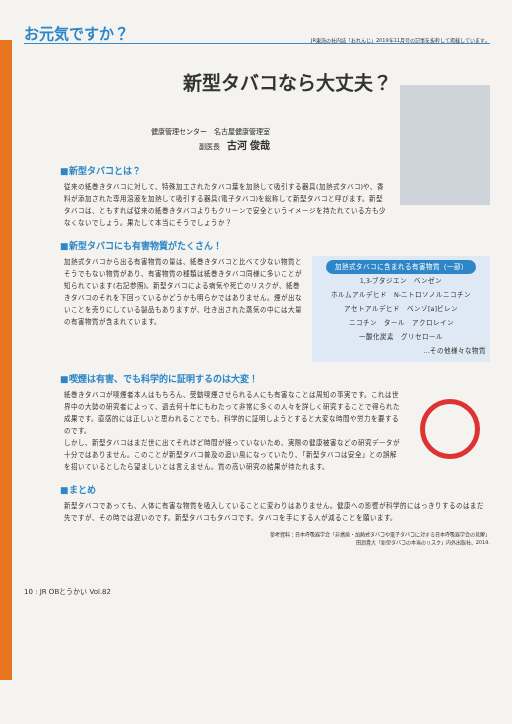お元気ですか？ JR東海の社内誌「おれんじ」2019年11月号の記事を抜粋して掲載しています。
新型タバコなら大丈夫？
健康管理センター　名古屋健康管理室
副医長　古河 俊哉
■新型タバコとは？
従来の紙巻きタバコに対して、特殊加工されたタバコ葉を加熱して吸引する器具(加熱式タバコ)や、香料が添加された専用溶液を加熱して吸引する器具(電子タバコ)を総称して新型タバコと呼びます。新型タバコは、ともすれば従来の紙巻きタバコよりもクリーンで安全というイメージを持たれている方も少なくないでしょう。果たして本当にそうでしょうか？
■新型タバコにも有害物質がたくさん！
加熱式タバコから出る有害物質の量は、紙巻きタバコと比べて少ない物質とそうでもない物質があり、有害物質の種類は紙巻きタバコ同様に多いことが知られています(右記参照)。新型タバコによる病気や死亡のリスクが、紙巻きタバコのそれを下回っているかどうかも明らかではありません。煙が出ないことを売りにしている製品もありますが、吐き出された蒸気の中には大量の有害物質が含まれています。
加熱式タバコに含まれる有害物質（一部）
1,3-ブタジエン　ベンゼン
ホルムアルデヒド　N-ニトロソノルニコチン
アセトアルデヒド　ベンゾ[a]ピレン
ニコチン　タール　アクロレイン
一酸化炭素　グリセロール
…その他様々な物質
■喫煙は有害、でも科学的に証明するのは大変！
紙巻きタバコが喫煙者本人はもちろん、受動喫煙させられる人にも有害なことは周知の事実です。これは世界中の大勢の研究者によって、過去何十年にもわたって非常に多くの人々を詳しく研究することで得られた成果です。直感的には正しいと思われることでも、科学的に証明しようとすると大変な時間や労力を要するのです。
しかし、新型タバコはまだ世に出てそれほど時間が経っていないため、実際の健康被害などの研究データが十分ではありません。このことが新型タバコ普及の追い風になっていたり、「新型タバコは安全」との誤解を招いているとしたら望ましいとは言えません。質の高い研究の結果が待たれます。
■まとめ
新型タバコであっても、人体に有害な物質を吸入していることに変わりはありません。健康への影響が科学的にはっきりするのはまだ先ですが、その時では遅いのです。新型タバコもタバコです。タバコを手にする人が減ることを願います。
参考資料：日本呼吸器学会「非燃焼・加熱式タバコや電子タバコに対する日本呼吸器学会の見解」
田淵貴大「新型タバコの本当のリスク」内外出版社、2019.
10 : JR OBとうかい Vol.82